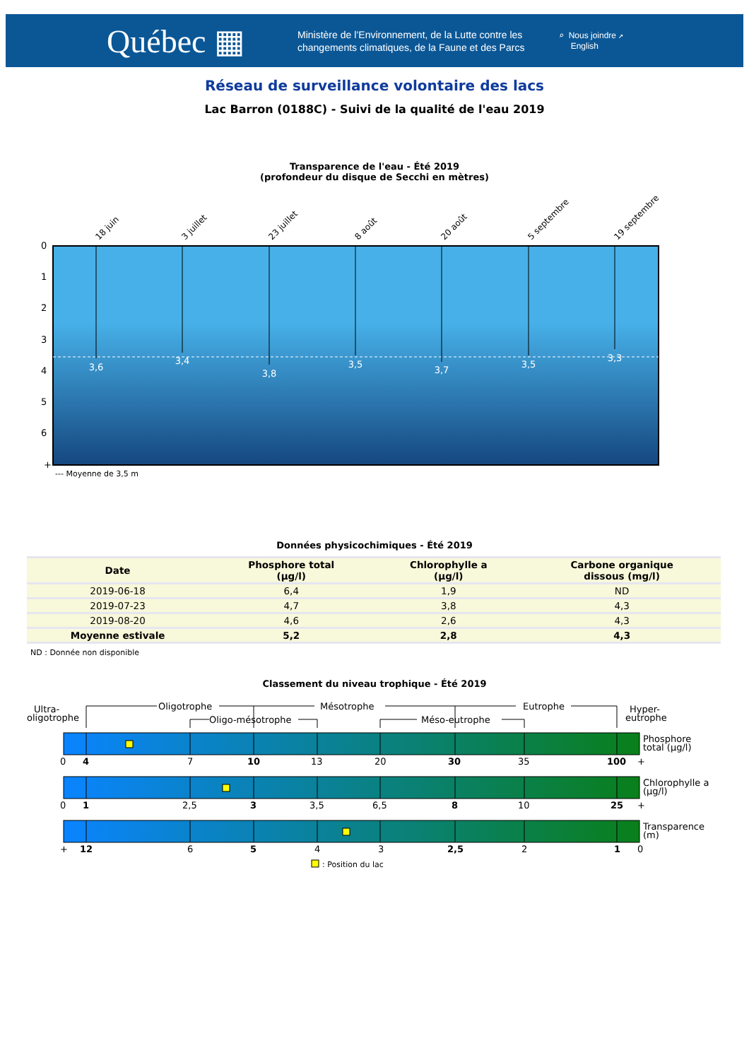Québec ▦
Ministère de l’Environnement, de la Lutte contre les changements climatiques, de la Faune et des Parcs
⌕ Nous joindre ↗
English
Réseau de surveillance volontaire des lacs
Lac Barron (0188C) - Suivi de la qualité de l'eau 2019
Transparence de l'eau - Été 2019
(profondeur du disque de Secchi en mètres)
18 juin
3 juillet
23 juillet
8 août
20 août
5 septembre
19 septembre
0
1
2
3
4
5
6
+
3,6
3,4
3,8
3,5
3,7
3,5
3,3
--- Moyenne de 3,5 m
Données physicochimiques - Été 2019
| Date | Phosphore total (µg/l) | Chlorophylle a (µg/l) | Carbone organique dissous (mg/l) |
| --- | --- | --- | --- |
| 2019-06-18 | 6,4 | 1,9 | ND |
| 2019-07-23 | 4,7 | 3,8 | 4,3 |
| 2019-08-20 | 4,6 | 2,6 | 4,3 |
| Moyenne estivale | 5,2 | 2,8 | 4,3 |
ND : Donnée non disponible
Classement du niveau trophique - Été 2019
Ultra-
oligotrophe
Oligotrophe
Oligo-mésotrophe
Mésotrophe
Méso-eutrophe
Eutrophe
Hyper-
eutrophe
Phosphore
total (µg/l)
0
4
7
10
13
20
30
35
100
+
Chlorophylle a
(µg/l)
0
1
2,5
3
3,5
6,5
8
10
25
+
Transparence
(m)
+
12
6
5
4
3
2,5
2
1
0
: Position du lac